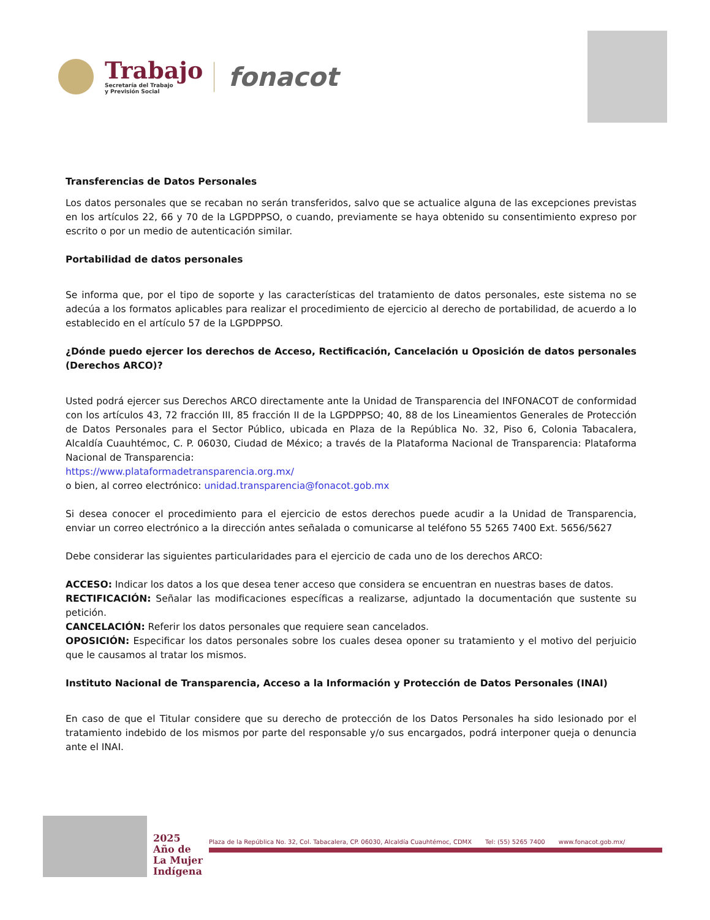Trabajo
Secretaría del Trabajo
y Previsión Social
fonacot
Transferencias de Datos Personales
Los datos personales que se recaban no serán transferidos, salvo que se actualice alguna de las excepciones previstas en los artículos 22, 66 y 70 de la LGPDPPSO, o cuando, previamente se haya obtenido su consentimiento expreso por escrito o por un medio de autenticación similar.
Portabilidad de datos personales
Se informa que, por el tipo de soporte y las características del tratamiento de datos personales, este sistema no se adecúa a los formatos aplicables para realizar el procedimiento de ejercicio al derecho de portabilidad, de acuerdo a lo establecido en el artículo 57 de la LGPDPPSO.
¿Dónde puedo ejercer los derechos de Acceso, Rectificación, Cancelación u Oposición de datos personales (Derechos ARCO)?
Usted podrá ejercer sus Derechos ARCO directamente ante la Unidad de Transparencia del INFONACOT de conformidad con los artículos 43, 72 fracción III, 85 fracción II de la LGPDPPSO; 40, 88 de los Lineamientos Generales de Protección de Datos Personales para el Sector Público, ubicada en Plaza de la República No. 32, Piso 6, Colonia Tabacalera, Alcaldía Cuauhtémoc, C. P. 06030, Ciudad de México; a través de la Plataforma Nacional de Transparencia: Plataforma Nacional de Transparencia:
https://www.plataformadetransparencia.org.mx/
o bien, al correo electrónico: unidad.transparencia@fonacot.gob.mx
Si desea conocer el procedimiento para el ejercicio de estos derechos puede acudir a la Unidad de Transparencia, enviar un correo electrónico a la dirección antes señalada o comunicarse al teléfono 55 5265 7400 Ext. 5656/5627
Debe considerar las siguientes particularidades para el ejercicio de cada uno de los derechos ARCO:
ACCESO: Indicar los datos a los que desea tener acceso que considera se encuentran en nuestras bases de datos.
RECTIFICACIÓN: Señalar las modificaciones específicas a realizarse, adjuntado la documentación que sustente su petición.
CANCELACIÓN: Referir los datos personales que requiere sean cancelados.
OPOSICIÓN: Especificar los datos personales sobre los cuales desea oponer su tratamiento y el motivo del perjuicio que le causamos al tratar los mismos.
Instituto Nacional de Transparencia, Acceso a la Información y Protección de Datos Personales (INAI)
En caso de que el Titular considere que su derecho de protección de los Datos Personales ha sido lesionado por el tratamiento indebido de los mismos por parte del responsable y/o sus encargados, podrá interponer queja o denuncia ante el INAI.
2025
Año de
La Mujer
Indígena
Plaza de la República No. 32, Col. Tabacalera, CP. 06030, Alcaldía Cuauhtémoc, CDMX Tel: (55) 5265 7400 www.fonacot.gob.mx/